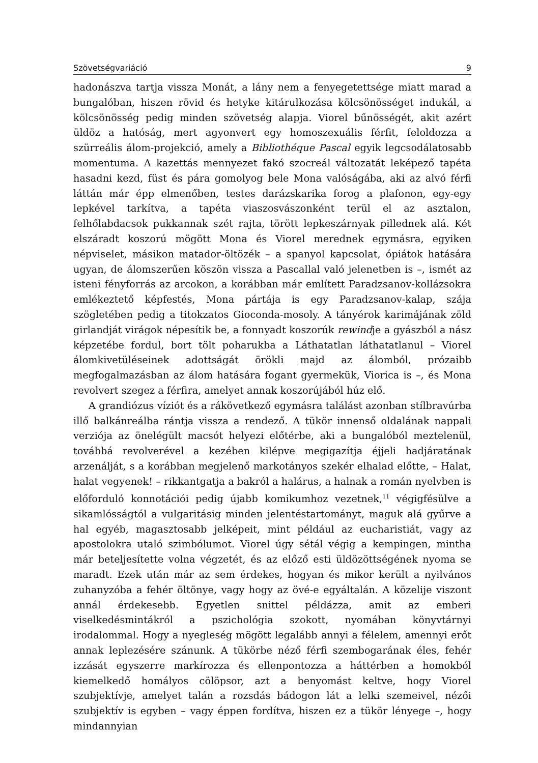Szövetségvariáció 9
hadonászva tartja vissza Monát, a lány nem a fenyegetettsége miatt marad a bungalóban, hiszen rövid és hetyke kitárulkozása kölcsönösséget indukál, a kölcsönösség pedig minden szövetség alapja. Viorel bűnösségét, akit azért üldöz a hatóság, mert agyonvert egy homoszexuális férfit, feloldozza a szürreális álom-projekció, amely a Bibliothéque Pascal egyik legcsodálatosabb momentuma. A kazettás mennyezet fakó szocreál változatát leképező tapéta hasadni kezd, füst és pára gomolyog bele Mona valóságába, aki az alvó férfi láttán már épp elmenőben, testes darázskarika forog a plafonon, egy-egy lepkével tarkítva, a tapéta viaszosvászonként terül el az asztalon, felhőlabdacsok pukkannak szét rajta, törött lepkeszárnyak pillednek alá. Két elszáradt koszorú mögött Mona és Viorel merednek egymásra, egyiken népviselet, másikon matador-öltözék – a spanyol kapcsolat, ópiátok hatására ugyan, de álomszerűen köszön vissza a Pascallal való jelenetben is –, ismét az isteni fényforrás az arcokon, a korábban már említett Paradzsanov-kollázsokra emlékeztető képfestés, Mona pártája is egy Paradzsanov-kalap, szája szögletében pedig a titokzatos Gioconda-mosoly. A tányérok karimájának zöld girlandját virágok népesítik be, a fonnyadt koszorúk rewindje a gyászból a nász képzetébe fordul, bort tölt poharukba a Láthatatlan láthatatlanul – Viorel álomkivetüléseinek adottságát örökli majd az álomból, prózaibb megfogalmazásban az álom hatására fogant gyermekük, Viorica is –, és Mona revolvert szegez a férfira, amelyet annak koszorújából húz elő.
A grandiózus víziót és a rákövetkező egymásra találást azonban stílbravúrba illő balkánreálba rántja vissza a rendező. A tükör innenső oldalának nappali verziója az önelégült macsót helyezi előtérbe, aki a bungalóból meztelenül, továbbá revolverével a kezében kilépve megigazítja éjjeli hadjáratának arzenálját, s a korábban megjelenő markotányos szekér elhalad előtte, – Halat, halat vegyenek! – rikkantgatja a bakról a halárus, a halnak a román nyelvben is előforduló konnotációi pedig újabb komikumhoz vezetnek,<sup>11</sup> végigfésülve a sikamlósságtól a vulgaritásig minden jelentéstartományt, maguk alá gyűrve a hal egyéb, magasztosabb jelképeit, mint például az eucharistiát, vagy az apostolokra utaló szimbólumot. Viorel úgy sétál végig a kempingen, mintha már beteljesítette volna végzetét, és az előző esti üldözöttségének nyoma se maradt. Ezek után már az sem érdekes, hogyan és mikor került a nyilvános zuhanyzóba a fehér öltönye, vagy hogy az övé-e egyáltalán. A közelije viszont annál érdekesebb. Egyetlen snittel példázza, amit az emberi viselkedésmintákról a pszichológia szokott, nyomában könyvtárnyi irodalommal. Hogy a nyegleség mögött legalább annyi a félelem, amennyi erőt annak leplezésére szánunk. A tükörbe néző férfi szembogarának éles, fehér izzását egyszerre markírozza és ellenpontozza a háttérben a homokból kiemelkedő homályos cölöpsor, azt a benyomást keltve, hogy Viorel szubjektívje, amelyet talán a rozsdás bádogon lát a lelki szemeivel, nézői szubjektív is egyben – vagy éppen fordítva, hiszen ez a tükör lényege –, hogy mindannyian